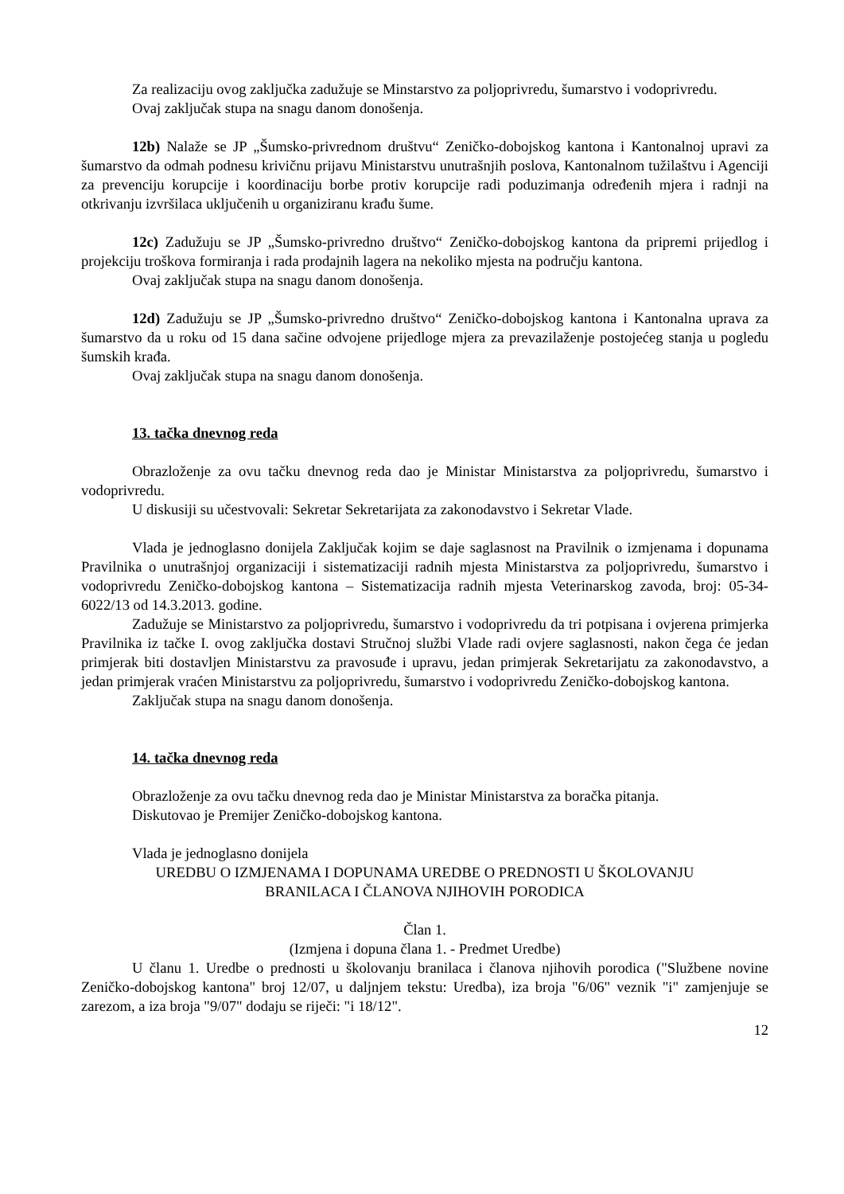Za realizaciju ovog zaključka zadužuje se Minstarstvo za poljoprivredu, šumarstvo i vodoprivredu.
Ovaj zaključak stupa na snagu danom donošenja.
12b) Nalaže se JP „Šumsko-privrednom društvu“ Zeničko-dobojskog kantona i Kantonalnoj upravi za šumarstvo da odmah podnesu krivičnu prijavu Ministarstvu unutrašnjih poslova, Kantonalnom tužilaštvu i Agenciji za prevenciju korupcije i koordinaciju borbe protiv korupcije radi poduzimanja određenih mjera i radnji na otkrivanju izvršilaca uključenih u organiziranu krađu šume.
12c) Zadužuju se JP „Šumsko-privredno društvo“ Zeničko-dobojskog kantona da pripremi prijedlog i projekciju troškova formiranja i rada prodajnih lagera na nekoliko mjesta na području kantona.
Ovaj zaključak stupa na snagu danom donošenja.
12d) Zadužuju se JP „Šumsko-privredno društvo“ Zeničko-dobojskog kantona i Kantonalna uprava za šumarstvo da u roku od 15 dana sačine odvojene prijedloge mjera za prevazilaženje postojećeg stanja u pogledu šumskih krađa.
Ovaj zaključak stupa na snagu danom donošenja.
13. tačka dnevnog reda
Obrazloženje za ovu tačku dnevnog reda dao je Ministar Ministarstva za poljoprivredu, šumarstvo i vodoprivredu.
U diskusiji su učestvovali: Sekretar Sekretarijata za zakonodavstvo i Sekretar Vlade.
Vlada je jednoglasno donijela Zaključak kojim se daje saglasnost na Pravilnik o izmjenama i dopunama Pravilnika o unutrašnjoj organizaciji i sistematizaciji radnih mjesta Ministarstva za poljoprivredu, šumarstvo i vodoprivredu Zeničko-dobojskog kantona – Sistematizacija radnih mjesta Veterinarskog zavoda, broj: 05-34-6022/13 od 14.3.2013. godine.
Zadužuje se Ministarstvo za poljoprivredu, šumarstvo i vodoprivredu da tri potpisana i ovjerena primjerka Pravilnika iz tačke I. ovog zaključka dostavi Stručnoj službi Vlade radi ovjere saglasnosti, nakon čega će jedan primjerak biti dostavljen Ministarstvu za pravosuđe i upravu, jedan primjerak Sekretarijatu za zakonodavstvo, a jedan primjerak vraćen Ministarstvu za poljoprivredu, šumarstvo i vodoprivredu Zeničko-dobojskog kantona.
Zaključak stupa na snagu danom donošenja.
14. tačka dnevnog reda
Obrazloženje za ovu tačku dnevnog reda dao je Ministar Ministarstva za boračka pitanja.
Diskutovao je Premijer Zeničko-dobojskog kantona.
Vlada je jednoglasno donijela
UREDBU O IZMJENAMA I DOPUNAMA UREDBE O PREDNOSTI U ŠKOLOVANJU
BRANILACA I ČLANOVA NJIHOVIH PORODICA
Član 1.
(Izmjena i dopuna člana 1. - Predmet Uredbe)
U članu 1. Uredbe o prednosti u školovanju branilaca i članova njihovih porodica ("Službene novine Zeničko-dobojskog kantona" broj 12/07, u daljnjem tekstu: Uredba), iza broja "6/06" veznik "i" zamjenjuje se zarezom, a iza broja "9/07" dodaju se riječi: "i 18/12".
12